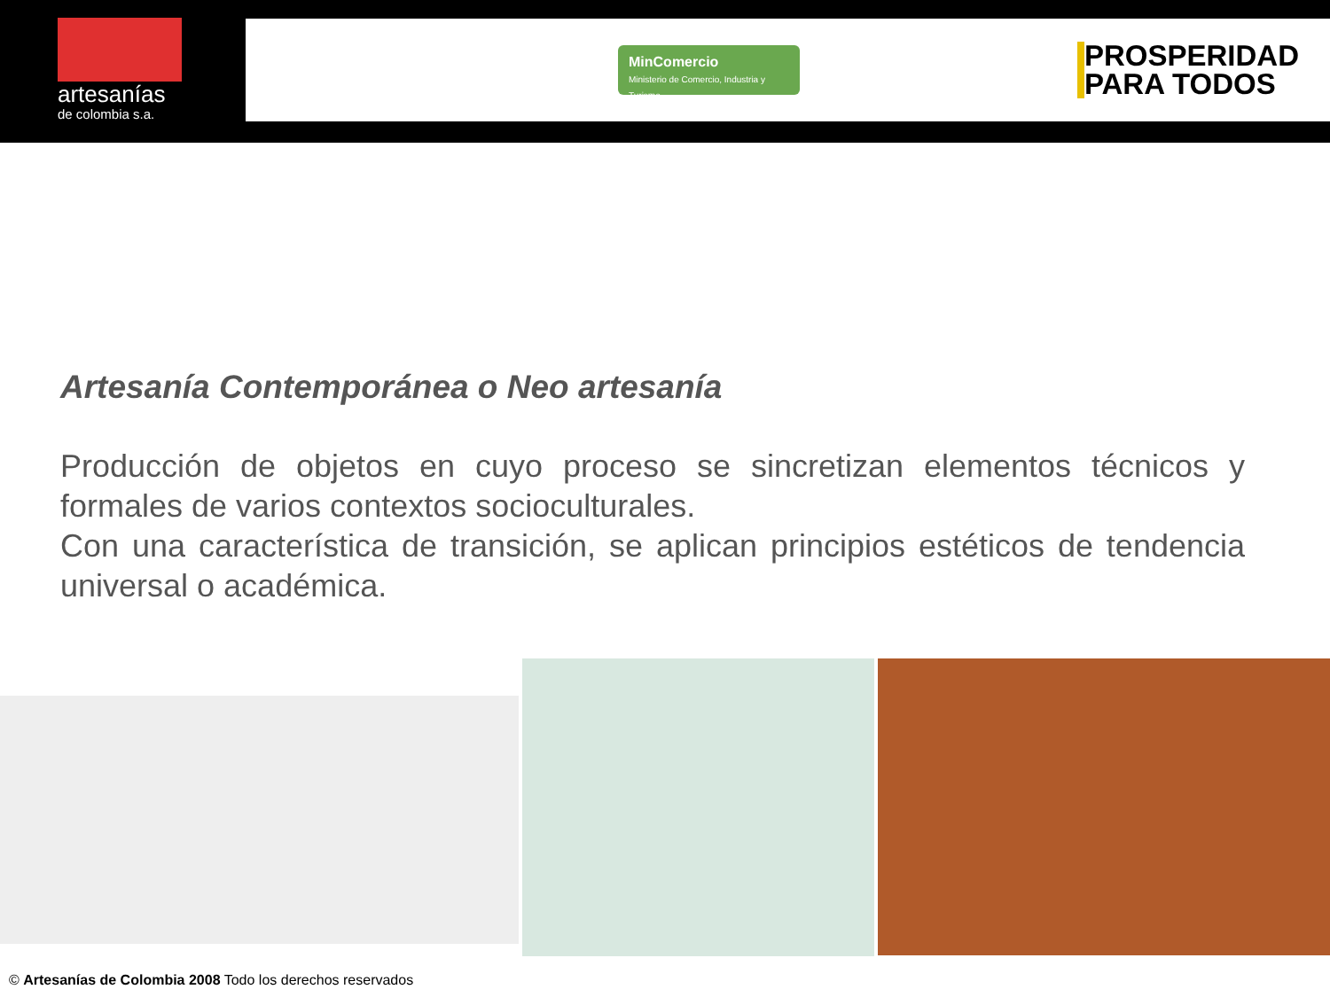artesanías
de colombia s.a.
MinComercio
Ministerio de Comercio, Industria y Turismo
PROSPERIDAD
PARA TODOS
Artesanía Contemporánea o Neo artesanía
Producción de objetos en cuyo proceso se sincretizan elementos técnicos y formales de varios contextos socioculturales.
Con una característica de transición, se aplican principios estéticos de tendencia universal o académica.
© Artesanías de Colombia 2008 Todo los derechos reservados